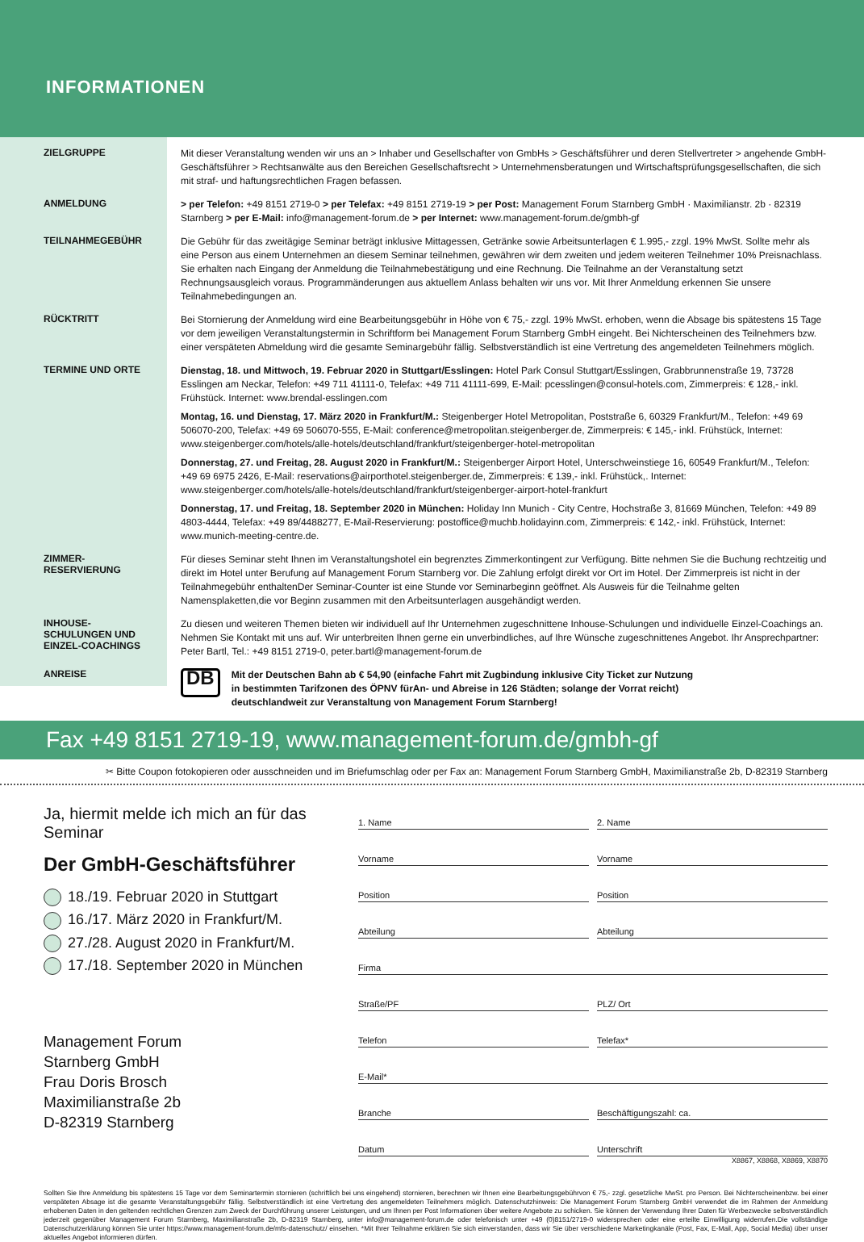INFORMATIONEN
ZIELGRUPPE
Mit dieser Veranstaltung wenden wir uns an > Inhaber und Gesellschafter von GmbHs > Geschäftsführer und deren Stellvertreter > angehende GmbH-Geschäftsführer > Rechtsanwälte aus den Bereichen Gesellschaftsrecht > Unternehmensberatungen und Wirtschaftsprüfungsgesellschaften, die sich mit straf- und haftungsrechtlichen Fragen befassen.
ANMELDUNG
> per Telefon: +49 8151 2719-0 > per Telefax: +49 8151 2719-19 > per Post: Management Forum Starnberg GmbH · Maximilianstr. 2b · 82319 Starnberg > per E-Mail: info@management-forum.de > per Internet: www.management-forum.de/gmbh-gf
TEILNAHMEGEBÜHR
Die Gebühr für das zweitägige Seminar beträgt inklusive Mittagessen, Getränke sowie Arbeitsunterlagen € 1.995,- zzgl. 19% MwSt. Sollte mehr als eine Person aus einem Unternehmen an diesem Seminar teilnehmen, gewähren wir dem zweiten und jedem weiteren Teilnehmer 10% Preisnachlass. Sie erhalten nach Eingang der Anmeldung die Teilnahmebestätigung und eine Rechnung. Die Teilnahme an der Veranstaltung setzt Rechnungsausgleich voraus. Programmänderungen aus aktuellem Anlass behalten wir uns vor. Mit Ihrer Anmeldung erkennen Sie unsere Teilnahmebedingungen an.
RÜCKTRITT
Bei Stornierung der Anmeldung wird eine Bearbeitungsgebühr in Höhe von € 75,- zzgl. 19% MwSt. erhoben, wenn die Absage bis spätestens 15 Tage vor dem jeweiligen Veranstaltungstermin in Schriftform bei Management Forum Starnberg GmbH eingeht. Bei Nichterscheinen des Teilnehmers bzw. einer verspäteten Abmeldung wird die gesamte Seminargebühr fällig. Selbstverständlich ist eine Vertretung des angemeldeten Teilnehmers möglich.
TERMINE UND ORTE
Dienstag, 18. und Mittwoch, 19. Februar 2020 in Stuttgart/Esslingen: Hotel Park Consul Stuttgart/Esslingen, Grabbrunnenstraße 19, 73728 Esslingen am Neckar, Telefon: +49 711 41111-0, Telefax: +49 711 41111-699, E-Mail: pcesslingen@consul-hotels.com, Zimmerpreis: € 128,- inkl. Frühstück. Internet: www.brendal-esslingen.com
Montag, 16. und Dienstag, 17. März 2020 in Frankfurt/M.: Steigenberger Hotel Metropolitan, Poststraße 6, 60329 Frankfurt/M., Telefon: +49 69 506070-200, Telefax: +49 69 506070-555, E-Mail: conference@metropolitan.steigenberger.de, Zimmerpreis: € 145,- inkl. Frühstück, Internet: www.steigenberger.com/hotels/alle-hotels/deutschland/frankfurt/steigenberger-hotel-metropolitan
Donnerstag, 27. und Freitag, 28. August 2020 in Frankfurt/M.: Steigenberger Airport Hotel, Unterschweinstiege 16, 60549 Frankfurt/M., Telefon: +49 69 6975 2426, E-Mail: reservations@airporthotel.steigenberger.de, Zimmerpreis: € 139,- inkl. Frühstück,. Internet: www.steigenberger.com/hotels/alle-hotels/deutschland/frankfurt/steigenberger-airport-hotel-frankfurt
Donnerstag, 17. und Freitag, 18. September 2020 in München: Holiday Inn Munich - City Centre, Hochstraße 3, 81669 München, Telefon: +49 89 4803-4444, Telefax: +49 89/4488277, E-Mail-Reservierung: postoffice@muchb.holidayinn.com, Zimmerpreis: € 142,- inkl. Frühstück, Internet: www.munich-meeting-centre.de.
ZIMMER-
RESERVIERUNG
Für dieses Seminar steht Ihnen im Veranstaltungshotel ein begrenztes Zimmerkontingent zur Verfügung. Bitte nehmen Sie die Buchung rechtzeitig und direkt im Hotel unter Berufung auf Management Forum Starnberg vor. Die Zahlung erfolgt direkt vor Ort im Hotel. Der Zimmerpreis ist nicht in der Teilnahmegebühr enthaltenDer Seminar-Counter ist eine Stunde vor Seminarbeginn geöffnet. Als Ausweis für die Teilnahme gelten Namensplaketten,die vor Beginn zusammen mit den Arbeitsunterlagen ausgehändigt werden.
INHOUSE-
SCHULUNGEN UND
EINZEL-COACHINGS
Zu diesen und weiteren Themen bieten wir individuell auf Ihr Unternehmen zugeschnittene Inhouse-Schulungen und individuelle Einzel-Coachings an. Nehmen Sie Kontakt mit uns auf. Wir unterbreiten Ihnen gerne ein unverbindliches, auf Ihre Wünsche zugeschnittenes Angebot. Ihr Ansprechpartner: Peter Bartl, Tel.: +49 8151 2719-0, peter.bartl@management-forum.de
ANREISE
DB
Mit der Deutschen Bahn ab € 54,90 (einfache Fahrt mit Zugbindung inklusive City Ticket zur Nutzung in bestimmten Tarifzonen des ÖPNV fürAn- und Abreise in 126 Städten; solange der Vorrat reicht) deutschlandweit zur Veranstaltung von Management Forum Starnberg!
Fax +49 8151 2719-19, www.management-forum.de/gmbh-gf
✂ Bitte Coupon fotokopieren oder ausschneiden und im Briefumschlag oder per Fax an: Management Forum Starnberg GmbH, Maximilianstraße 2b, D-82319 Starnberg
Ja, hiermit melde ich mich an für das Seminar
Der GmbH-Geschäftsführer
18./19. Februar 2020 in Stuttgart
16./17. März 2020 in Frankfurt/M.
27./28. August 2020 in Frankfurt/M.
17./18. September 2020 in München
Management Forum
Starnberg GmbH
Frau Doris Brosch
Maximilianstraße 2b
D-82319 Starnberg
1. Name
2. Name
Vorname
Vorname
Position
Position
Abteilung
Abteilung
Firma
Straße/PF
PLZ/ Ort
Telefon
Telefax*
E-Mail*
Branche
Beschäftigungszahl: ca.
Datum
Unterschrift
X8867, X8868, X8869, X8870
Sollten Sie Ihre Anmeldung bis spätestens 15 Tage vor dem Seminartermin stornieren (schriftlich bei uns eingehend) stornieren, berechnen wir Ihnen eine Bearbeitungsgebührvon € 75,- zzgl. gesetzliche MwSt. pro Person. Bei Nichterscheinenbzw. bei einer verspäteten Absage ist die gesamte Veranstaltungsgebühr fällig. Selbstverständlich ist eine Vertretung des angemeldeten Teilnehmers möglich. Datenschutzhinweis: Die Management Forum Starnberg GmbH verwendet die im Rahmen der Anmeldung erhobenen Daten in den geltenden rechtlichen Grenzen zum Zweck der Durchführung unserer Leistungen, und um Ihnen per Post Informationen über weitere Angebote zu schicken. Sie können der Verwendung Ihrer Daten für Werbezwecke selbstverständlich jederzeit gegenüber Management Forum Starnberg, Maximilianstraße 2b, D-82319 Starnberg, unter info@management-forum.de oder telefonisch unter +49 (0)8151/2719-0 widersprechen oder eine erteilte Einwilligung widerrufen.Die vollständige Datenschutzerklärung können Sie unter https://www.management-forum.de/mfs-datenschutz/ einsehen. *Mit Ihrer Teilnahme erklären Sie sich einverstanden, dass wir Sie über verschiedene Marketingkanäle (Post, Fax, E-Mail, App, Social Media) über unser aktuelles Angebot informieren dürfen.